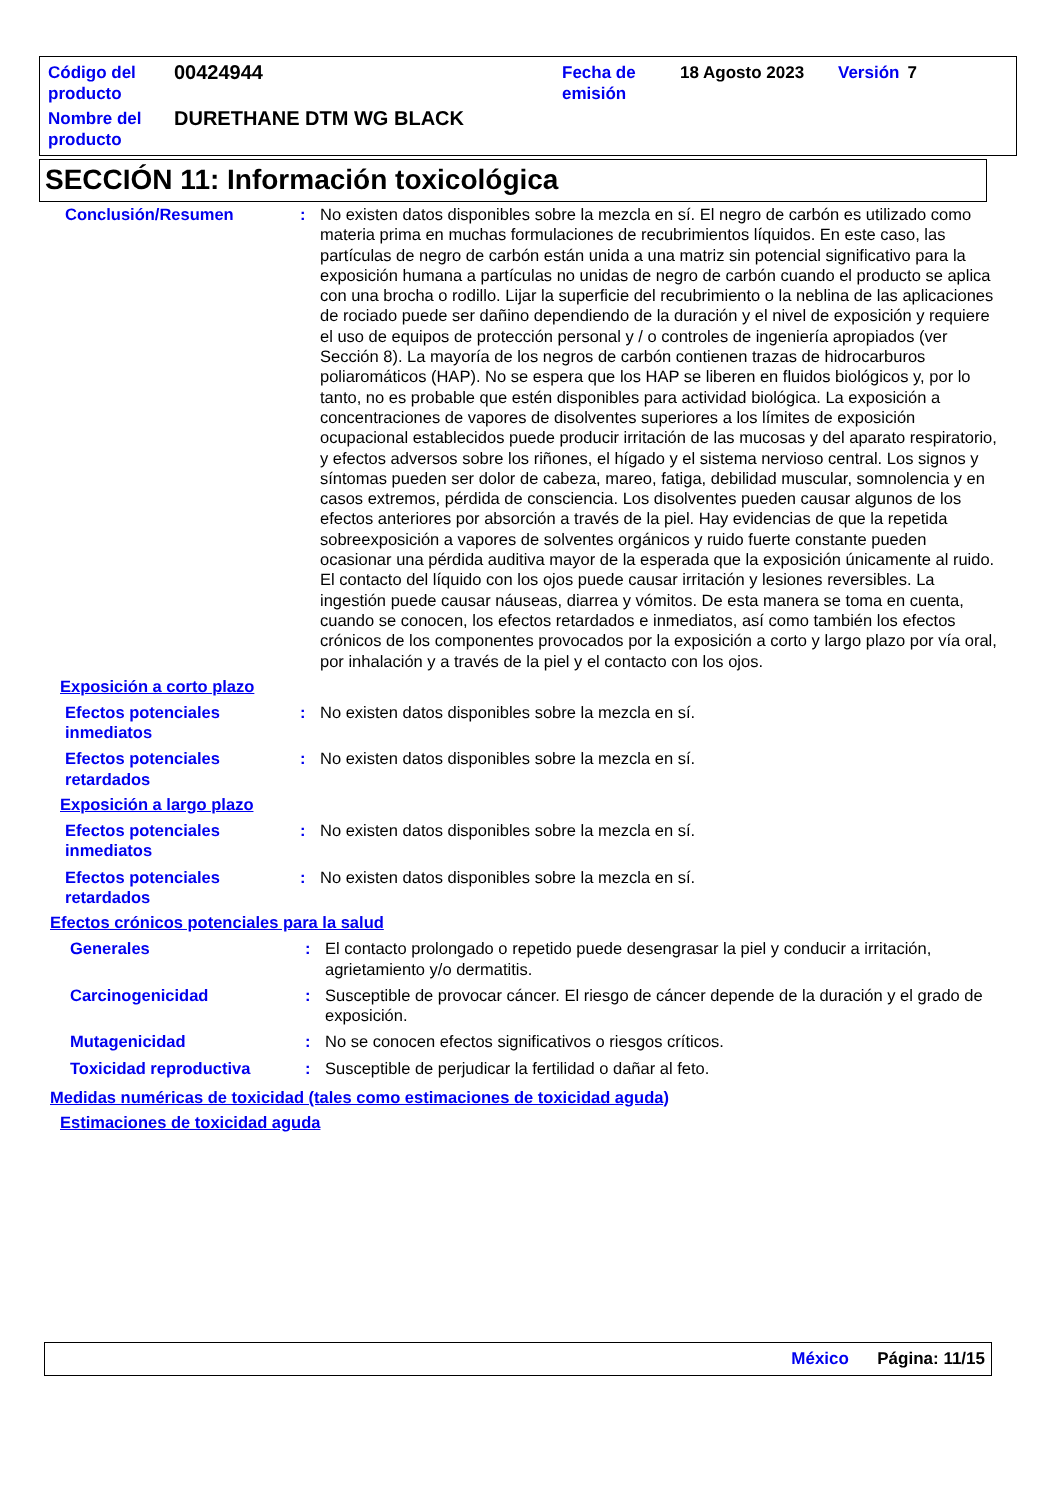| Código del producto | 00424944 | Fecha de emisión | 18 Agosto 2023 | Versión | 7 |
| Nombre del producto | DURETHANE DTM WG BLACK | | | | |
SECCIÓN 11: Información toxicológica
Conclusión/Resumen : No existen datos disponibles sobre la mezcla en sí. El negro de carbón es utilizado como materia prima en muchas formulaciones de recubrimientos líquidos. En este caso, las partículas de negro de carbón están unida a una matriz sin potencial significativo para la exposición humana a partículas no unidas de negro de carbón cuando el producto se aplica con una brocha o rodillo. Lijar la superficie del recubrimiento o la neblina de las aplicaciones de rociado puede ser dañino dependiendo de la duración y el nivel de exposición y requiere el uso de equipos de protección personal y / o controles de ingeniería apropiados (ver Sección 8). La mayoría de los negros de carbón contienen trazas de hidrocarburos poliaromáticos (HAP). No se espera que los HAP se liberen en fluidos biológicos y, por lo tanto, no es probable que estén disponibles para actividad biológica. La exposición a concentraciones de vapores de disolventes superiores a los límites de exposición ocupacional establecidos puede producir irritación de las mucosas y del aparato respiratorio, y efectos adversos sobre los riñones, el hígado y el sistema nervioso central. Los signos y síntomas pueden ser dolor de cabeza, mareo, fatiga, debilidad muscular, somnolencia y en casos extremos, pérdida de consciencia. Los disolventes pueden causar algunos de los efectos anteriores por absorción a través de la piel. Hay evidencias de que la repetida sobreexposición a vapores de solventes orgánicos y ruido fuerte constante pueden ocasionar una pérdida auditiva mayor de la esperada que la exposición únicamente al ruido. El contacto del líquido con los ojos puede causar irritación y lesiones reversibles. La ingestión puede causar náuseas, diarrea y vómitos. De esta manera se toma en cuenta, cuando se conocen, los efectos retardados e inmediatos, así como también los efectos crónicos de los componentes provocados por la exposición a corto y largo plazo por vía oral, por inhalación y a través de la piel y el contacto con los ojos.
Exposición a corto plazo
Efectos potenciales inmediatos
: No existen datos disponibles sobre la mezcla en sí.
Efectos potenciales retardados
: No existen datos disponibles sobre la mezcla en sí.
Exposición a largo plazo
Efectos potenciales inmediatos
: No existen datos disponibles sobre la mezcla en sí.
Efectos potenciales retardados
: No existen datos disponibles sobre la mezcla en sí.
Efectos crónicos potenciales para la salud
Generales : El contacto prolongado o repetido puede desengrasar la piel y conducir a irritación, agrietamiento y/o dermatitis.
Carcinogenicidad : Susceptible de provocar cáncer. El riesgo de cáncer depende de la duración y el grado de exposición.
Mutagenicidad : No se conocen efectos significativos o riesgos críticos.
Toxicidad reproductiva : Susceptible de perjudicar la fertilidad o dañar al feto.
Medidas numéricas de toxicidad (tales como estimaciones de toxicidad aguda)
Estimaciones de toxicidad aguda
México Página: 11/15